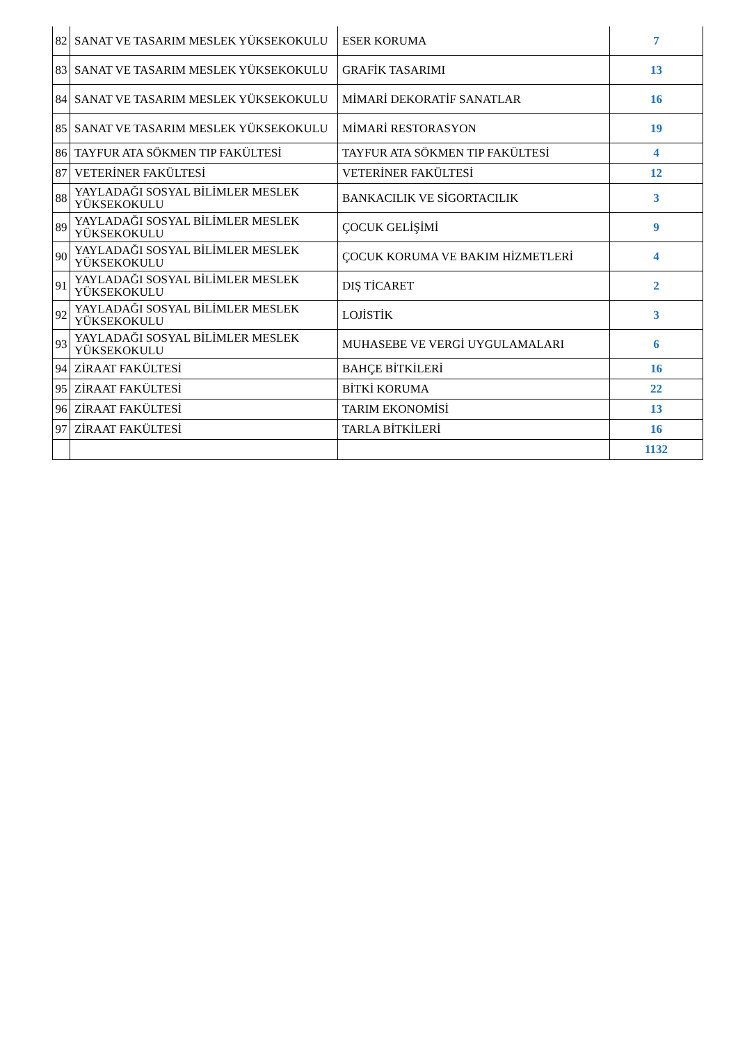| 82 | SANAT VE TASARIM MESLEK YÜKSEKOKULU | ESER KORUMA | 7 |
| 83 | SANAT VE TASARIM MESLEK YÜKSEKOKULU | GRAFİK TASARIMI | 13 |
| 84 | SANAT VE TASARIM MESLEK YÜKSEKOKULU | MİMARİ DEKORATİF SANATLAR | 16 |
| 85 | SANAT VE TASARIM MESLEK YÜKSEKOKULU | MİMARİ RESTORASYON | 19 |
| 86 | TAYFUR ATA SÖKMEN TIP FAKÜLTESİ | TAYFUR ATA SÖKMEN TIP FAKÜLTESİ | 4 |
| 87 | VETERİNER FAKÜLTESİ | VETERİNER FAKÜLTESİ | 12 |
| 88 | YAYLADAĞI SOSYAL BİLİMLER MESLEK YÜKSEKOKULU | BANKACILIK VE SİGORTACILIK | 3 |
| 89 | YAYLADAĞI SOSYAL BİLİMLER MESLEK YÜKSEKOKULU | ÇOCUK GELİŞİMİ | 9 |
| 90 | YAYLADAĞI SOSYAL BİLİMLER MESLEK YÜKSEKOKULU | ÇOCUK KORUMA VE BAKIM HİZMETLERİ | 4 |
| 91 | YAYLADAĞI SOSYAL BİLİMLER MESLEK YÜKSEKOKULU | DIŞ TİCARET | 2 |
| 92 | YAYLADAĞI SOSYAL BİLİMLER MESLEK YÜKSEKOKULU | LOJİSTİK | 3 |
| 93 | YAYLADAĞI SOSYAL BİLİMLER MESLEK YÜKSEKOKULU | MUHASEBE VE VERGİ UYGULAMALARI | 6 |
| 94 | ZİRAAT FAKÜLTESİ | BAHÇE BİTKİLERİ | 16 |
| 95 | ZİRAAT FAKÜLTESİ | BİTKİ KORUMA | 22 |
| 96 | ZİRAAT FAKÜLTESİ | TARIM EKONOMİSİ | 13 |
| 97 | ZİRAAT FAKÜLTESİ | TARLA BİTKİLERİ | 16 |
| | | | 1132 |